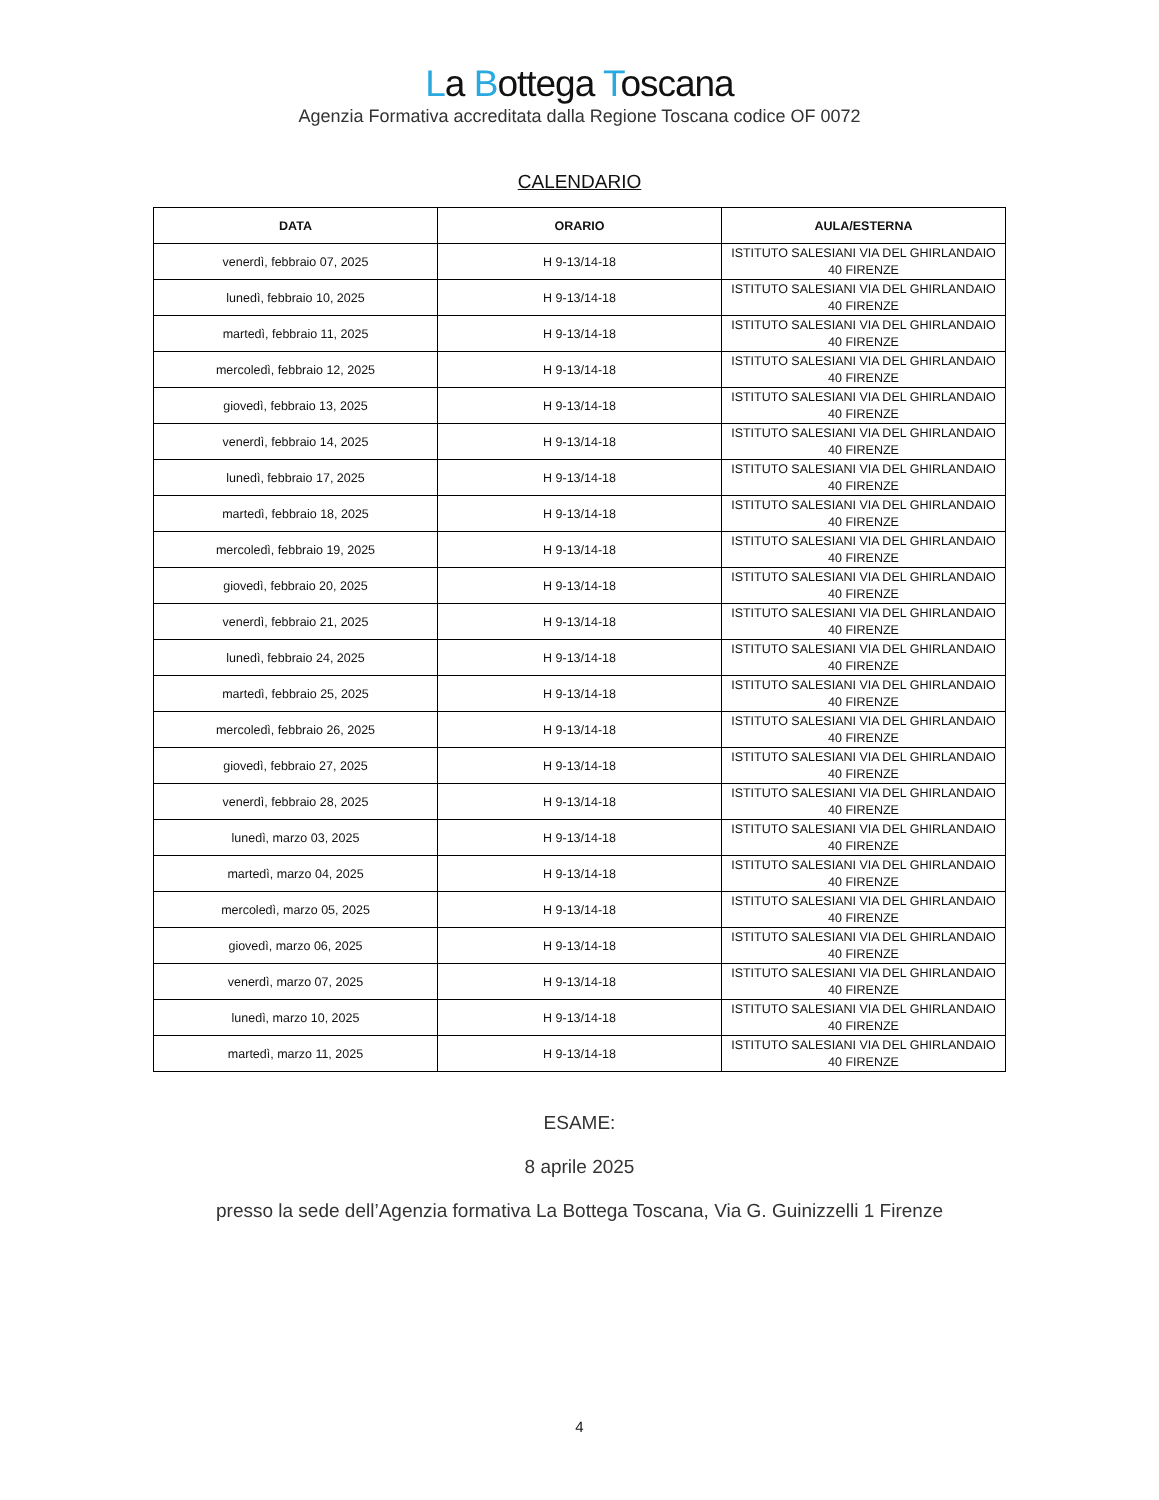La Bottega Toscana
Agenzia Formativa accreditata dalla Regione Toscana codice OF 0072
CALENDARIO
| DATA | ORARIO | AULA/ESTERNA |
| --- | --- | --- |
| venerdì, febbraio 07, 2025 | H 9-13/14-18 | ISTITUTO SALESIANI VIA DEL GHIRLANDAIO 40 FIRENZE |
| lunedì, febbraio 10, 2025 | H 9-13/14-18 | ISTITUTO SALESIANI VIA DEL GHIRLANDAIO 40 FIRENZE |
| martedì, febbraio 11, 2025 | H 9-13/14-18 | ISTITUTO SALESIANI VIA DEL GHIRLANDAIO 40 FIRENZE |
| mercoledì, febbraio 12, 2025 | H 9-13/14-18 | ISTITUTO SALESIANI VIA DEL GHIRLANDAIO 40 FIRENZE |
| giovedì, febbraio 13, 2025 | H 9-13/14-18 | ISTITUTO SALESIANI VIA DEL GHIRLANDAIO 40 FIRENZE |
| venerdì, febbraio 14, 2025 | H 9-13/14-18 | ISTITUTO SALESIANI VIA DEL GHIRLANDAIO 40 FIRENZE |
| lunedì, febbraio 17, 2025 | H 9-13/14-18 | ISTITUTO SALESIANI VIA DEL GHIRLANDAIO 40 FIRENZE |
| martedì, febbraio 18, 2025 | H 9-13/14-18 | ISTITUTO SALESIANI VIA DEL GHIRLANDAIO 40 FIRENZE |
| mercoledì, febbraio 19, 2025 | H 9-13/14-18 | ISTITUTO SALESIANI VIA DEL GHIRLANDAIO 40 FIRENZE |
| giovedì, febbraio 20, 2025 | H 9-13/14-18 | ISTITUTO SALESIANI VIA DEL GHIRLANDAIO 40 FIRENZE |
| venerdì, febbraio 21, 2025 | H 9-13/14-18 | ISTITUTO SALESIANI VIA DEL GHIRLANDAIO 40 FIRENZE |
| lunedì, febbraio 24, 2025 | H 9-13/14-18 | ISTITUTO SALESIANI VIA DEL GHIRLANDAIO 40 FIRENZE |
| martedì, febbraio 25, 2025 | H 9-13/14-18 | ISTITUTO SALESIANI VIA DEL GHIRLANDAIO 40 FIRENZE |
| mercoledì, febbraio 26, 2025 | H 9-13/14-18 | ISTITUTO SALESIANI VIA DEL GHIRLANDAIO 40 FIRENZE |
| giovedì, febbraio 27, 2025 | H 9-13/14-18 | ISTITUTO SALESIANI VIA DEL GHIRLANDAIO 40 FIRENZE |
| venerdì, febbraio 28, 2025 | H 9-13/14-18 | ISTITUTO SALESIANI VIA DEL GHIRLANDAIO 40 FIRENZE |
| lunedì, marzo 03, 2025 | H 9-13/14-18 | ISTITUTO SALESIANI VIA DEL GHIRLANDAIO 40 FIRENZE |
| martedì, marzo 04, 2025 | H 9-13/14-18 | ISTITUTO SALESIANI VIA DEL GHIRLANDAIO 40 FIRENZE |
| mercoledì, marzo 05, 2025 | H 9-13/14-18 | ISTITUTO SALESIANI VIA DEL GHIRLANDAIO 40 FIRENZE |
| giovedì, marzo 06, 2025 | H 9-13/14-18 | ISTITUTO SALESIANI VIA DEL GHIRLANDAIO 40 FIRENZE |
| venerdì, marzo 07, 2025 | H 9-13/14-18 | ISTITUTO SALESIANI VIA DEL GHIRLANDAIO 40 FIRENZE |
| lunedì, marzo 10, 2025 | H 9-13/14-18 | ISTITUTO SALESIANI VIA DEL GHIRLANDAIO 40 FIRENZE |
| martedì, marzo 11, 2025 | H 9-13/14-18 | ISTITUTO SALESIANI VIA DEL GHIRLANDAIO 40 FIRENZE |
ESAME:
8 aprile 2025
presso la sede dell’Agenzia formativa La Bottega Toscana, Via G. Guinizzelli 1 Firenze
4